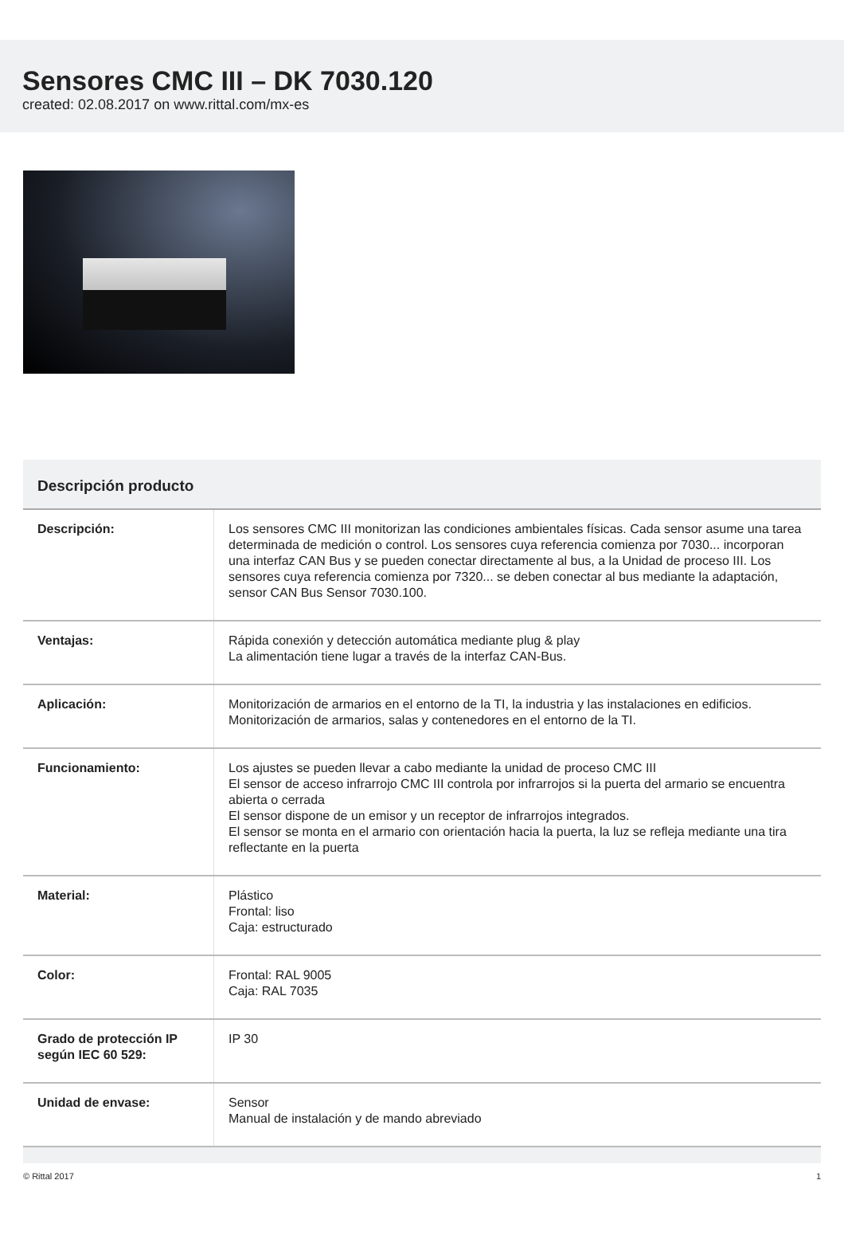Sensores CMC III – DK 7030.120
created: 02.08.2017 on www.rittal.com/mx-es
Descripción producto
| Descripción: | Los sensores CMC III monitorizan las condiciones ambientales físicas. Cada sensor asume una tarea determinada de medición o control. Los sensores cuya referencia comienza por 7030... incorporan una interfaz CAN Bus y se pueden conectar directamente al bus, a la Unidad de proceso III. Los sensores cuya referencia comienza por 7320... se deben conectar al bus mediante la adaptación, sensor CAN Bus Sensor 7030.100. |
| Ventajas: | Rápida conexión y detección automática mediante plug & play La alimentación tiene lugar a través de la interfaz CAN-Bus. |
| Aplicación: | Monitorización de armarios en el entorno de la TI, la industria y las instalaciones en edificios. Monitorización de armarios, salas y contenedores en el entorno de la TI. |
| Funcionamiento: | Los ajustes se pueden llevar a cabo mediante la unidad de proceso CMC III El sensor de acceso infrarrojo CMC III controla por infrarrojos si la puerta del armario se encuentra abierta o cerrada El sensor dispone de un emisor y un receptor de infrarrojos integrados. El sensor se monta en el armario con orientación hacia la puerta, la luz se refleja mediante una tira reflectante en la puerta |
| Material: | Plástico Frontal: liso Caja: estructurado |
| Color: | Frontal: RAL 9005 Caja: RAL 7035 |
| Grado de protección IP según IEC 60 529: | IP 30 |
| Unidad de envase: | Sensor Manual de instalación y de mando abreviado |
© Rittal 2017 1